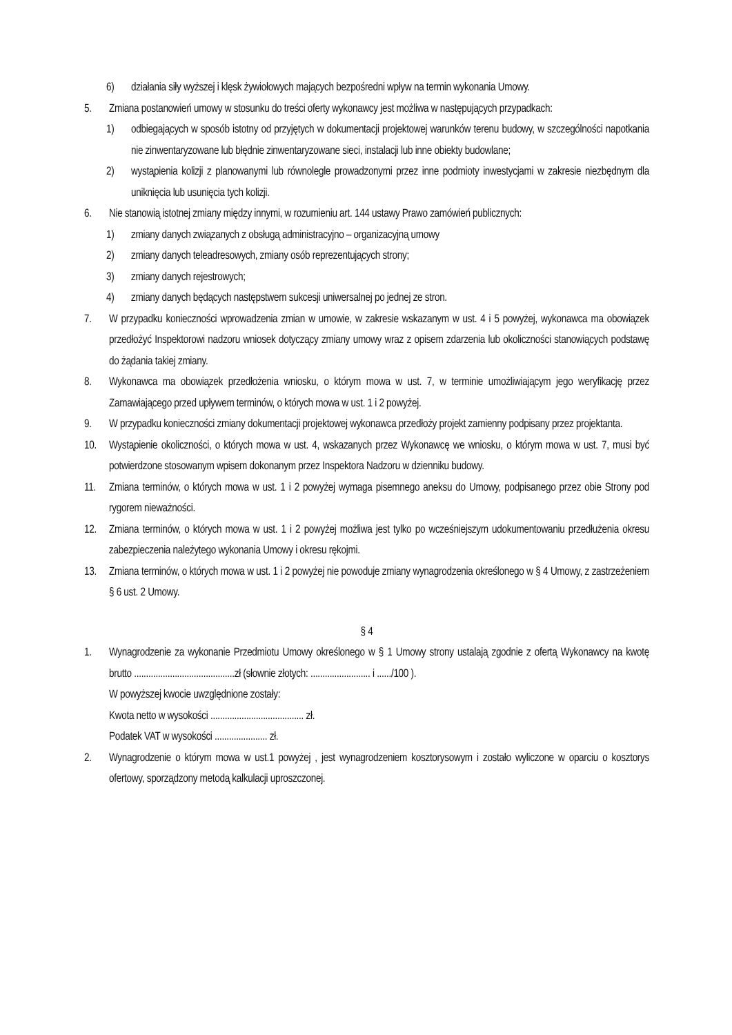6) działania siły wyższej i klęsk żywiołowych mających bezpośredni wpływ na termin wykonania Umowy.
5. Zmiana postanowień umowy w stosunku do treści oferty wykonawcy jest możliwa w następujących przypadkach:
1) odbiegających w sposób istotny od przyjętych w dokumentacji projektowej warunków terenu budowy, w szczególności napotkania nie zinwentaryzowane lub błędnie zinwentaryzowane sieci, instalacji lub inne obiekty budowlane;
2) wystąpienia kolizji z planowanymi lub równolegle prowadzonymi przez inne podmioty inwestycjami w zakresie niezbędnym dla uniknięcia lub usunięcia tych kolizji.
6. Nie stanowią istotnej zmiany między innymi, w rozumieniu art. 144 ustawy Prawo zamówień publicznych:
1) zmiany danych związanych z obsługą administracyjno – organizacyjną umowy
2) zmiany danych teleadresowych, zmiany osób reprezentujących strony;
3) zmiany danych rejestrowych;
4) zmiany danych będących następstwem sukcesji uniwersalnej po jednej ze stron.
7. W przypadku konieczności wprowadzenia zmian w umowie, w zakresie wskazanym w ust. 4 i 5 powyżej, wykonawca ma obowiązek przedłożyć Inspektorowi nadzoru wniosek dotyczący zmiany umowy wraz z opisem zdarzenia lub okoliczności stanowiących podstawę do żądania takiej zmiany.
8. Wykonawca ma obowiązek przedłożenia wniosku, o którym mowa w ust. 7, w terminie umożliwiającym jego weryfikację przez Zamawiającego przed upływem terminów, o których mowa w ust. 1 i 2 powyżej.
9. W przypadku konieczności zmiany dokumentacji projektowej wykonawca przedłoży projekt zamienny podpisany przez projektanta.
10. Wystąpienie okoliczności, o których mowa w ust. 4, wskazanych przez Wykonawcę we wniosku, o którym mowa w ust. 7, musi być potwierdzone stosowanym wpisem dokonanym przez Inspektora Nadzoru w dzienniku budowy.
11. Zmiana terminów, o których mowa w ust. 1 i 2 powyżej wymaga pisemnego aneksu do Umowy, podpisanego przez obie Strony pod rygorem nieważności.
12. Zmiana terminów, o których mowa w ust. 1 i 2 powyżej możliwa jest tylko po wcześniejszym udokumentowaniu przedłużenia okresu zabezpieczenia należytego wykonania Umowy i okresu rękojmi.
13. Zmiana terminów, o których mowa w ust. 1 i 2 powyżej nie powoduje zmiany wynagrodzenia określonego w § 4 Umowy, z zastrzeżeniem § 6 ust. 2 Umowy.
§ 4
1. Wynagrodzenie za wykonanie Przedmiotu Umowy określonego w § 1 Umowy strony ustalają zgodnie z ofertą Wykonawcy na kwotę brutto ..........................................zł (słownie złotych: ......................... i ....../100 ).
W powyższej kwocie uwzględnione zostały:
Kwota netto w wysokości ....................................... zł.
Podatek VAT w wysokości ...................... zł.
2. Wynagrodzenie o którym mowa w ust.1 powyżej , jest wynagrodzeniem kosztorysowym i zostało wyliczone w oparciu o kosztorys ofertowy, sporządzony metodą kalkulacji uproszczonej.